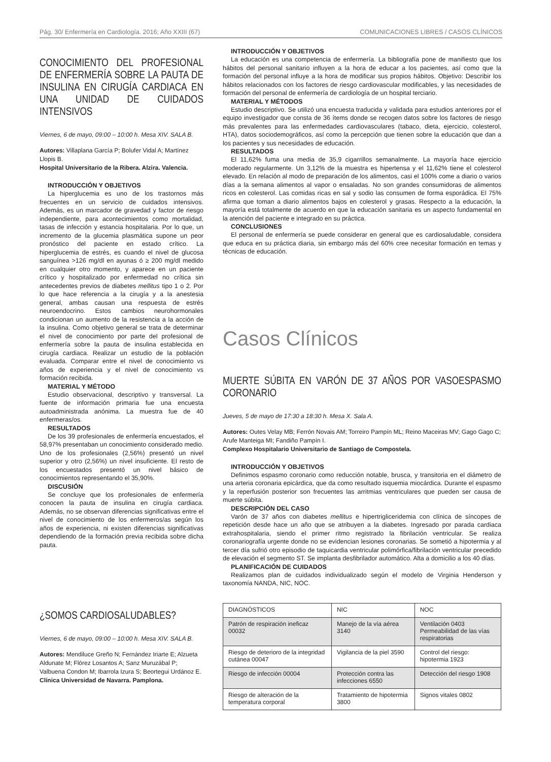Pág. 30/ Enfermería en Cardiología. 2016; Año XXIII (67) COMUNICACIONES LIBRES / CASOS CLÍNICOS
CONOCIMIENTO DEL PROFESIONAL DE ENFERMERÍA SOBRE LA PAUTA DE INSULINA EN CIRUGÍA CARDIACA EN UNA UNIDAD DE CUIDADOS INTENSIVOS
Viernes, 6 de mayo, 09:00 – 10:00 h. Mesa XIV. SALA B.
Autores: Villaplana García P; Bolufer Vidal A; Martínez Llopis B.
Hospital Universitario de la Ribera. Alzira. Valencia.
INTRODUCCIÓN Y OBJETIVOS
La hiperglucemia es uno de los trastornos más frecuentes en un servicio de cuidados intensivos. Además, es un marcador de gravedad y factor de riesgo independiente, para acontecimientos como mortalidad, tasas de infección y estancia hospitalaria. Por lo que, un incremento de la glucemia plasmática supone un peor pronóstico del paciente en estado crítico. La hiperglucemia de estrés, es cuando el nivel de glucosa sanguínea >126 mg/dl en ayunas ó ≥ 200 mg/dl medido en cualquier otro momento, y aparece en un paciente crítico y hospitalizado por enfermedad no crítica sin antecedentes previos de diabetes mellitus tipo 1 o 2. Por lo que hace referencia a la cirugía y a la anestesia general, ambas causan una respuesta de estrés neuroendocrino. Estos cambios neurohormonales condicionan un aumento de la resistencia a la acción de la insulina. Como objetivo general se trata de determinar el nivel de conocimiento por parte del profesional de enfermería sobre la pauta de insulina establecida en cirugía cardiaca. Realizar un estudio de la población evaluada. Comparar entre el nivel de conocimiento vs años de experiencia y el nivel de conocimiento vs formación recibida.
MATERIAL Y MÉTODO
Estudio observacional, descriptivo y transversal. La fuente de información primaria fue una encuesta autoadministrada anónima. La muestra fue de 40 enfermeras/os.
RESULTADOS
De los 39 profesionales de enfermería encuestados, el 58,97% presentaban un conocimiento considerado medio. Uno de los profesionales (2,56%) presentó un nivel superior y otro (2,56%) un nivel insuficiente. El resto de los encuestados presentó un nivel básico de conocimientos representando el 35,90%.
DISCUSIÓN
Se concluye que los profesionales de enfermería conocen la pauta de insulina en cirugía cardiaca. Además, no se observan diferencias significativas entre el nivel de conocimiento de los enfermeros/as según los años de experiencia, ni existen diferencias significativas dependiendo de la formación previa recibida sobre dicha pauta.
¿SOMOS CARDIOSALUDABLES?
Viernes, 6 de mayo, 09:00 – 10:00 h. Mesa XIV. SALA B.
Autores: Mendiluce Greño N; Fernández Iriarte E; Alzueta Aldunate M; Flórez Losantos A; Sanz Muruzábal P; Valbuena Condon M; Ibarrola Izura S; Beortegui Urdánoz E.
Clínica Universidad de Navarra. Pamplona.
INTRODUCCIÓN Y OBJETIVOS
La educación es una competencia de enfermería. La bibliografía pone de manifiesto que los hábitos del personal sanitario influyen a la hora de educar a los pacientes, así como que la formación del personal influye a la hora de modificar sus propios hábitos. Objetivo: Describir los hábitos relacionados con los factores de riesgo cardiovascular modificables, y las necesidades de formación del personal de enfermería de cardiología de un hospital terciario.
MATERIAL Y MÉTODOS
Estudio descriptivo. Se utilizó una encuesta traducida y validada para estudios anteriores por el equipo investigador que consta de 36 ítems donde se recogen datos sobre los factores de riesgo más prevalentes para las enfermedades cardiovasculares (tabaco, dieta, ejercicio, colesterol, HTA), datos sociodemográficos, así como la percepción que tienen sobre la educación que dan a los pacientes y sus necesidades de educación.
RESULTADOS
El 11,62% fuma una media de 35,9 cigarrillos semanalmente. La mayoría hace ejercicio moderado regularmente. Un 3,12% de la muestra es hipertensa y el 11,62% tiene el colesterol elevado. En relación al modo de preparación de los alimentos, casi el 100% come a diario o varios días a la semana alimentos al vapor o ensaladas. No son grandes consumidoras de alimentos ricos en colesterol. Las comidas ricas en sal y sodio las consumen de forma esporádica. El 75% afirma que toman a diario alimentos bajos en colesterol y grasas. Respecto a la educación, la mayoría está totalmente de acuerdo en que la educación sanitaria es un aspecto fundamental en la atención del paciente e integrado en su práctica.
CONCLUSIONES
El personal de enfermería se puede considerar en general que es cardiosaludable, considera que educa en su práctica diaria, sin embargo más del 60% cree necesitar formación en temas y técnicas de educación.
Casos Clínicos
MUERTE SÚBITA EN VARÓN DE 37 AÑOS POR VASOESPASMO CORONARIO
Jueves, 5 de mayo de 17:30 a 18:30 h. Mesa X. Sala A.
Autores: Outes Velay MB; Ferrón Novais AM; Torreiro Pampín ML; Reino Maceiras MV; Gago Gago C; Arufe Manteiga MI; Fandiño Pampín I.
Complexo Hospitalario Universitario de Santiago de Compostela.
INTRODUCCIÓN Y OBJETIVOS
Definimos espasmo coronario como reducción notable, brusca, y transitoria en el diámetro de una arteria coronaria epicárdica, que da como resultado isquemia miocárdica. Durante el espasmo y la reperfusión posterior son frecuentes las arritmias ventriculares que pueden ser causa de muerte súbita.
DESCRIPCIÓN DEL CASO
Varón de 37 años con diabetes mellitus e hipertrigliceridemia con clínica de síncopes de repetición desde hace un año que se atribuyen a la diabetes. Ingresado por parada cardiaca extrahospitalaria, siendo el primer ritmo registrado la fibrilación ventricular. Se realiza coronariografía urgente donde no se evidencian lesiones coronarias. Se sometió a hipotermia y al tercer día sufrió otro episodio de taquicardia ventricular polimórfica/fibrilación ventricular precedido de elevación el segmento ST. Se implanta desfibrilador automático. Alta a domicilio a los 40 días.
PLANIFICACIÓN DE CUIDADOS
Realizamos plan de cuidados individualizado según el modelo de Virginia Henderson y taxonomía NANDA, NIC, NOC.
| DIAGNÓSTICOS | NIC | NOC |
| Patrón de respiración ineficaz 00032 | Manejo de la vía aérea 3140 | Ventilación 0403 Permeabilidad de las vías respiratorias |
| Riesgo de deterioro de la integridad cutánea 00047 | Vigilancia de la piel 3590 | Control del riesgo: hipotermia 1923 |
| Riesgo de infección 00004 | Protección contra las infecciones 6550 | Detección del riesgo 1908 |
| Riesgo de alteración de la temperatura corporal | Tratamiento de hipotermia 3800 | Signos vitales 0802 |